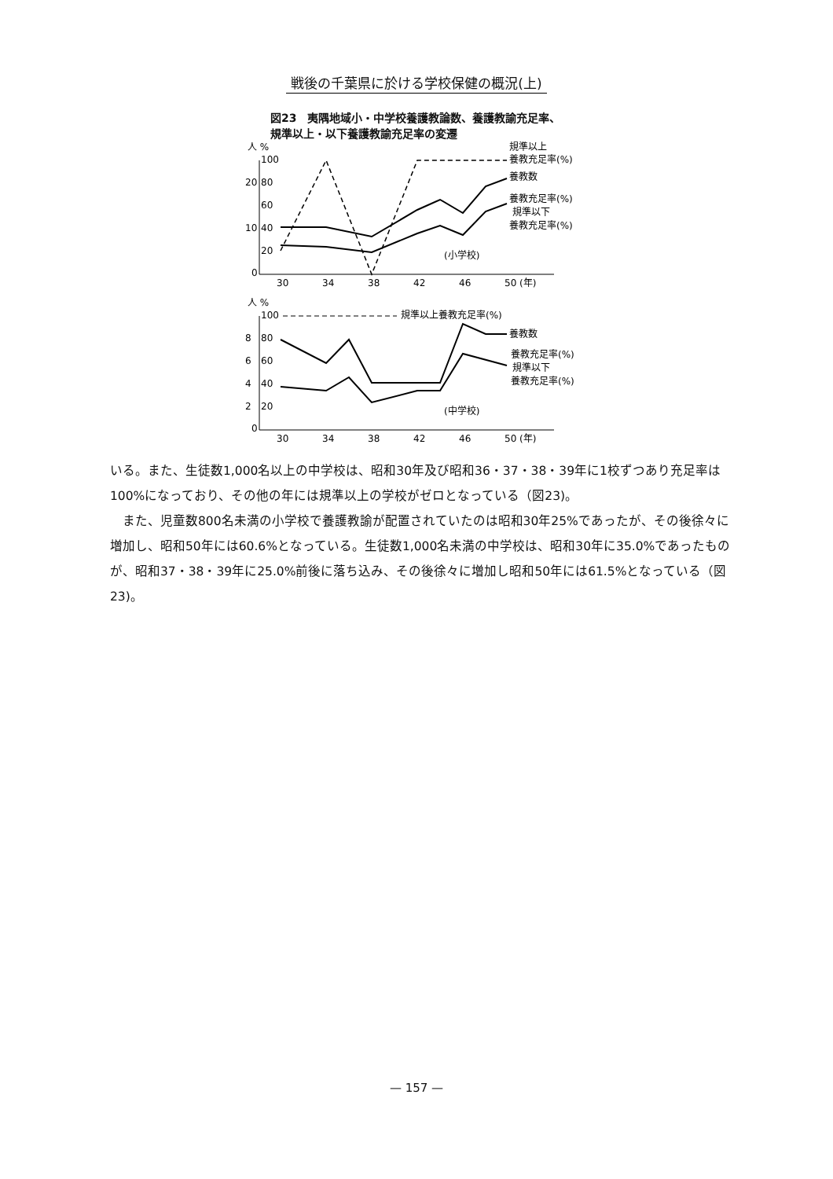戦後の千葉県に於ける学校保健の概況(上)
図23　夷隅地域小・中学校養護教論数、養護教諭充足率、規準以上・以下養護教諭充足率の変遷
人 %
100
20
80
60
10
40
20
0
30
34
38
42
46
50 (年)
規準以上
養教充足率(%)
養教数
養教充足率(%)
規準以下
養教充足率(%)
(小学校)
人 %
100
8
80
6
60
4
40
2
20
0
30
34
38
42
46
50 (年)
規準以上養教充足率(%)
養教数
養教充足率(%)
規準以下
養教充足率(%)
(中学校)
いる。また、生徒数1,000名以上の中学校は、昭和30年及び昭和36・37・38・39年に1校ずつあり充足率は100%になっており、その他の年には規準以上の学校がゼロとなっている（図23)。
　また、児童数800名未満の小学校で養護教諭が配置されていたのは昭和30年25%であったが、その後徐々に増加し、昭和50年には60.6%となっている。生徒数1,000名未満の中学校は、昭和30年に35.0%であったものが、昭和37・38・39年に25.0%前後に落ち込み、その後徐々に増加し昭和50年には61.5%となっている（図23)。
— 157 —